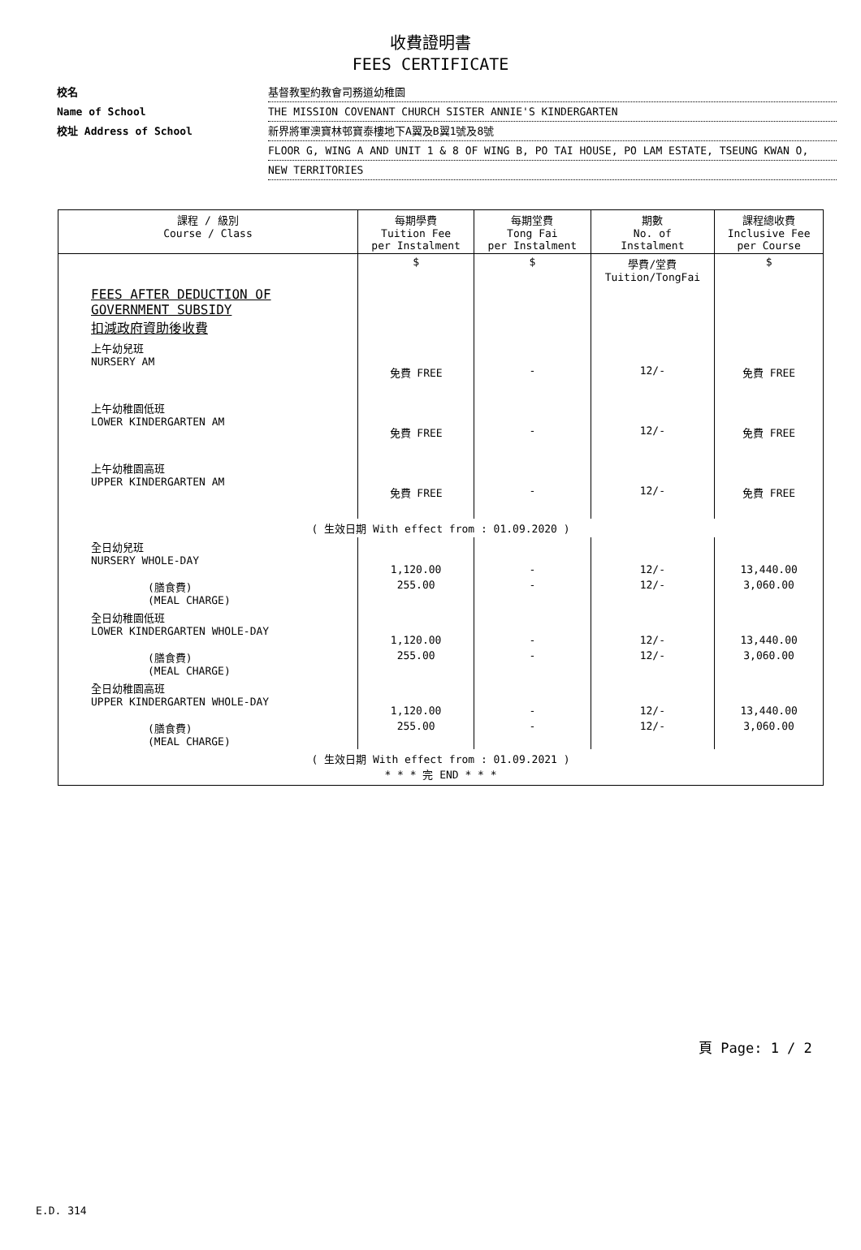收費證明書
FEES CERTIFICATE
校名 基督教聖約教會司務道幼稚園
Name of School THE MISSION COVENANT CHURCH SISTER ANNIE'S KINDERGARTEN
校址 Address of School 新界將軍澳寶林邨寶泰樓地下A翼及B翼1號及8號
FLOOR G, WING A AND UNIT 1 & 8 OF WING B, PO TAI HOUSE, PO LAM ESTATE, TSEUNG KWAN O,
NEW TERRITORIES
| 課程 / 級別 Course / Class | 每期學費 Tuition Fee per Instalment | 每期堂費 Tong Fai per Instalment | 期數 No. of Instalment | 課程總收費 Inclusive Fee per Course |
| --- | --- | --- | --- | --- |
| | $ | $ | 學費/堂費 Tuition/TongFai | $ |
| FEES AFTER DEDUCTION OF GOVERNMENT SUBSIDY 扣減政府資助後收費 | | | | |
| 上午幼兒班 NURSERY AM | 免費 FREE | - | 12/- | 免費 FREE |
| 上午幼稚園低班 LOWER KINDERGARTEN AM | 免費 FREE | - | 12/- | 免費 FREE |
| 上午幼稚園高班 UPPER KINDERGARTEN AM | 免費 FREE | - | 12/- | 免費 FREE |
| ( 生效日期 With effect from : 01.09.2020 ) | | | | |
| 全日幼兒班 NURSERY WHOLE-DAY | 1,120.00 | - | 12/- | 13,440.00 |
| (膳食費) (MEAL CHARGE) | 255.00 | - | 12/- | 3,060.00 |
| 全日幼稚園低班 LOWER KINDERGARTEN WHOLE-DAY | 1,120.00 | - | 12/- | 13,440.00 |
| (膳食費) (MEAL CHARGE) | 255.00 | - | 12/- | 3,060.00 |
| 全日幼稚園高班 UPPER KINDERGARTEN WHOLE-DAY | 1,120.00 | - | 12/- | 13,440.00 |
| (膳食費) (MEAL CHARGE) | 255.00 | - | 12/- | 3,060.00 |
| ( 生效日期 With effect from : 01.09.2021 ) * * * 完 END * * * | | | | |
頁 Page: 1 / 2
E.D. 314